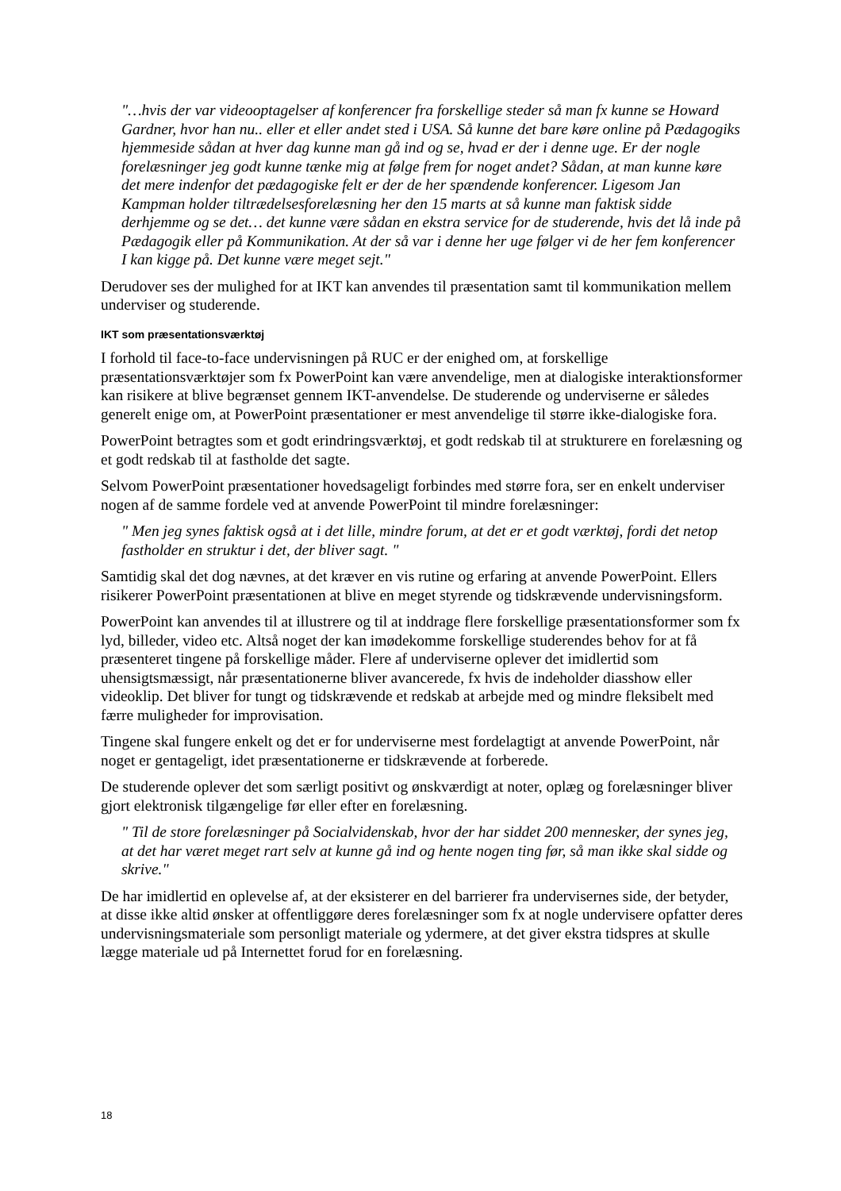"…hvis der var videooptagelser af konferencer fra forskellige steder så man fx kunne se Howard Gardner, hvor han nu.. eller et eller andet sted i USA. Så kunne det bare køre online på Pædagogiks hjemmeside sådan at hver dag kunne man gå ind og se, hvad er der i denne uge. Er der nogle forelæsninger jeg godt kunne tænke mig at følge frem for noget andet? Sådan, at man kunne køre det mere indenfor det pædagogiske felt er der de her spændende konferencer. Ligesom Jan Kampman holder tiltrædelsesforelæsning her den 15 marts at så kunne man faktisk sidde derhjemme og se det… det kunne være sådan en ekstra service for de studerende, hvis det lå inde på Pædagogik eller på Kommunikation. At der så var i denne her uge følger vi de her fem konferencer I kan kigge på. Det kunne være meget sejt."
Derudover ses der mulighed for at IKT kan anvendes til præsentation samt til kommunikation mellem underviser og studerende.
IKT som præsentationsværktøj
I forhold til face-to-face undervisningen på RUC er der enighed om, at forskellige præsentationsværktøjer som fx PowerPoint kan være anvendelige, men at dialogiske interaktionsformer kan risikere at blive begrænset gennem IKT-anvendelse. De studerende og underviserne er således generelt enige om, at PowerPoint præsentationer er mest anvendelige til større ikke-dialogiske fora.
PowerPoint betragtes som et godt erindringsværktøj, et godt redskab til at strukturere en forelæsning og et godt redskab til at fastholde det sagte.
Selvom PowerPoint præsentationer hovedsageligt forbindes med større fora, ser en enkelt underviser nogen af de samme fordele ved at anvende PowerPoint til mindre forelæsninger:
" Men jeg synes faktisk også at i det lille, mindre forum, at det er et godt værktøj, fordi det netop fastholder en struktur i det, der bliver sagt. "
Samtidig skal det dog nævnes, at det kræver en vis rutine og erfaring at anvende PowerPoint. Ellers risikerer PowerPoint præsentationen at blive en meget styrende og tidskrævende undervisningsform.
PowerPoint kan anvendes til at illustrere og til at inddrage flere forskellige præsentationsformer som fx lyd, billeder, video etc. Altså noget der kan imødekomme forskellige studerendes behov for at få præsenteret tingene på forskellige måder. Flere af underviserne oplever det imidlertid som uhensigtsmæssigt, når præsentationerne bliver avancerede, fx hvis de indeholder diasshow eller videoklip. Det bliver for tungt og tidskrævende et redskab at arbejde med og mindre fleksibelt med færre muligheder for improvisation.
Tingene skal fungere enkelt og det er for underviserne mest fordelagtigt at anvende PowerPoint, når noget er gentageligt, idet præsentationerne er tidskrævende at forberede.
De studerende oplever det som særligt positivt og ønskværdigt at noter, oplæg og forelæsninger bliver gjort elektronisk tilgængelige før eller efter en forelæsning.
" Til de store forelæsninger på Socialvidenskab, hvor der har siddet 200 mennesker, der synes jeg, at det har været meget rart selv at kunne gå ind og hente nogen ting før, så man ikke skal sidde og skrive."
De har imidlertid en oplevelse af, at der eksisterer en del barrierer fra undervisernes side, der betyder, at disse ikke altid ønsker at offentliggøre deres forelæsninger som fx at nogle undervisere opfatter deres undervisningsmateriale som personligt materiale og ydermere, at det giver ekstra tidspres at skulle lægge materiale ud på Internettet forud for en forelæsning.
18